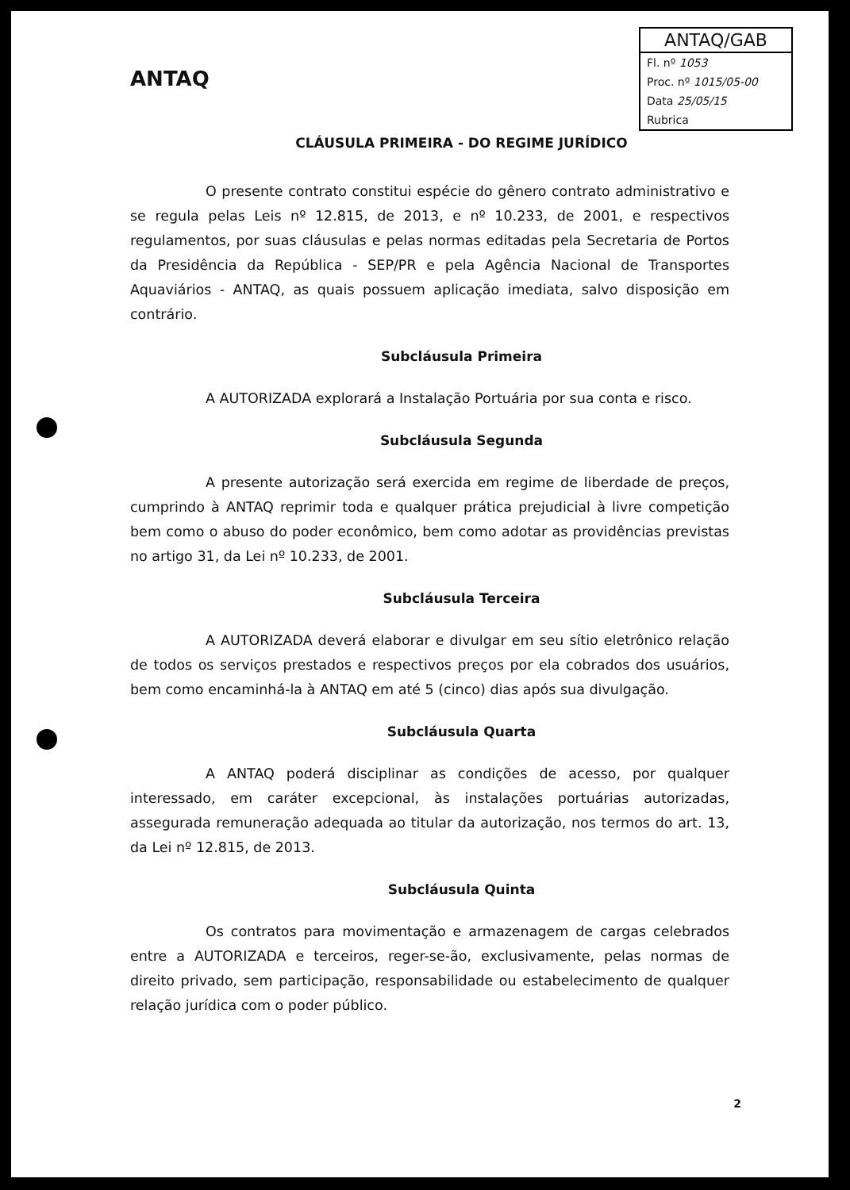ANTAQ
ANTAQ/GAB
Fl. nº 1053
Proc. nº 1015/05-00
Data 25/05/15
Rubrica
CLÁUSULA PRIMEIRA - DO REGIME JURÍDICO
O presente contrato constitui espécie do gênero contrato administrativo e se regula pelas Leis nº 12.815, de 2013, e nº 10.233, de 2001, e respectivos regulamentos, por suas cláusulas e pelas normas editadas pela Secretaria de Portos da Presidência da República - SEP/PR e pela Agência Nacional de Transportes Aquaviários - ANTAQ, as quais possuem aplicação imediata, salvo disposição em contrário.
Subcláusula Primeira
A AUTORIZADA explorará a Instalação Portuária por sua conta e risco.
Subcláusula Segunda
A presente autorização será exercida em regime de liberdade de preços, cumprindo à ANTAQ reprimir toda e qualquer prática prejudicial à livre competição bem como o abuso do poder econômico, bem como adotar as providências previstas no artigo 31, da Lei nº 10.233, de 2001.
Subcláusula Terceira
A AUTORIZADA deverá elaborar e divulgar em seu sítio eletrônico relação de todos os serviços prestados e respectivos preços por ela cobrados dos usuários, bem como encaminhá-la à ANTAQ em até 5 (cinco) dias após sua divulgação.
Subcláusula Quarta
A ANTAQ poderá disciplinar as condições de acesso, por qualquer interessado, em caráter excepcional, às instalações portuárias autorizadas, assegurada remuneração adequada ao titular da autorização, nos termos do art. 13, da Lei nº 12.815, de 2013.
Subcláusula Quinta
Os contratos para movimentação e armazenagem de cargas celebrados entre a AUTORIZADA e terceiros, reger-se-ão, exclusivamente, pelas normas de direito privado, sem participação, responsabilidade ou estabelecimento de qualquer relação jurídica com o poder público.
2